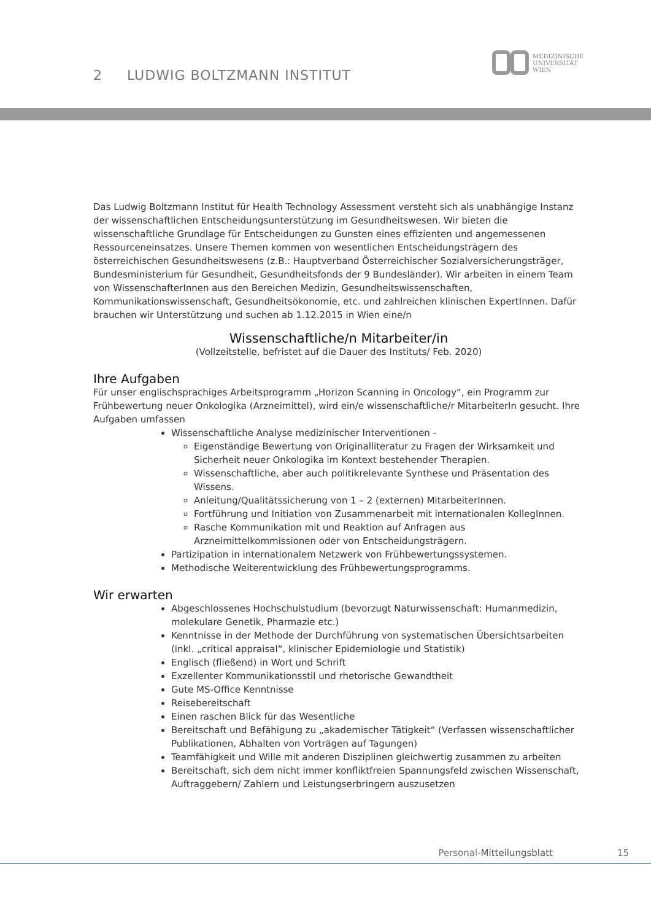2 LUDWIG BOLTZMANN INSTITUT
MEDIZINISCHE
UNIVERSITÄT
WIEN
Das Ludwig Boltzmann Institut für Health Technology Assessment versteht sich als unabhängige Instanz der wissenschaftlichen Entscheidungsunterstützung im Gesundheitswesen. Wir bieten die wissenschaftliche Grundlage für Entscheidungen zu Gunsten eines effizienten und angemessenen Ressourceneinsatzes. Unsere Themen kommen von wesentlichen Entscheidungsträgern des österreichischen Gesundheitswesens (z.B.: Hauptverband Österreichischer Sozialversicherungsträger, Bundesministerium für Gesundheit, Gesundheitsfonds der 9 Bundesländer). Wir arbeiten in einem Team von WissenschafterInnen aus den Bereichen Medizin, Gesundheitswissenschaften, Kommunikationswissenschaft, Gesundheitsökonomie, etc. und zahlreichen klinischen ExpertInnen. Dafür brauchen wir Unterstützung und suchen ab 1.12.2015 in Wien eine/n
Wissenschaftliche/n Mitarbeiter/in
(Vollzeitstelle, befristet auf die Dauer des Instituts/ Feb. 2020)
Ihre Aufgaben
Für unser englischsprachiges Arbeitsprogramm „Horizon Scanning in Oncology“, ein Programm zur Frühbewertung neuer Onkologika (Arzneimittel), wird ein/e wissenschaftliche/r MitarbeiterIn gesucht. Ihre Aufgaben umfassen
Wissenschaftliche Analyse medizinischer Interventionen -
Eigenständige Bewertung von Originalliteratur zu Fragen der Wirksamkeit und Sicherheit neuer Onkologika im Kontext bestehender Therapien.
Wissenschaftliche, aber auch politikrelevante Synthese und Präsentation des Wissens.
Anleitung/Qualitätssicherung von 1 – 2 (externen) MitarbeiterInnen.
Fortführung und Initiation von Zusammenarbeit mit internationalen KollegInnen.
Rasche Kommunikation mit und Reaktion auf Anfragen aus Arzneimittelkommissionen oder von Entscheidungsträgern.
Partizipation in internationalem Netzwerk von Frühbewertungssystemen.
Methodische Weiterentwicklung des Frühbewertungsprogramms.
Wir erwarten
Abgeschlossenes Hochschulstudium (bevorzugt Naturwissenschaft: Humanmedizin, molekulare Genetik, Pharmazie etc.)
Kenntnisse in der Methode der Durchführung von systematischen Übersichtsarbeiten (inkl. „critical appraisal“, klinischer Epidemiologie und Statistik)
Englisch (fließend) in Wort und Schrift
Exzellenter Kommunikationsstil und rhetorische Gewandtheit
Gute MS-Office Kenntnisse
Reisebereitschaft
Einen raschen Blick für das Wesentliche
Bereitschaft und Befähigung zu „akademischer Tätigkeit“ (Verfassen wissenschaftlicher Publikationen, Abhalten von Vorträgen auf Tagungen)
Teamfähigkeit und Wille mit anderen Disziplinen gleichwertig zusammen zu arbeiten
Bereitschaft, sich dem nicht immer konfliktfreien Spannungsfeld zwischen Wissenschaft, Auftraggebern/ Zahlern und Leistungserbringern auszusetzen
Personal-Mitteilungsblatt 15